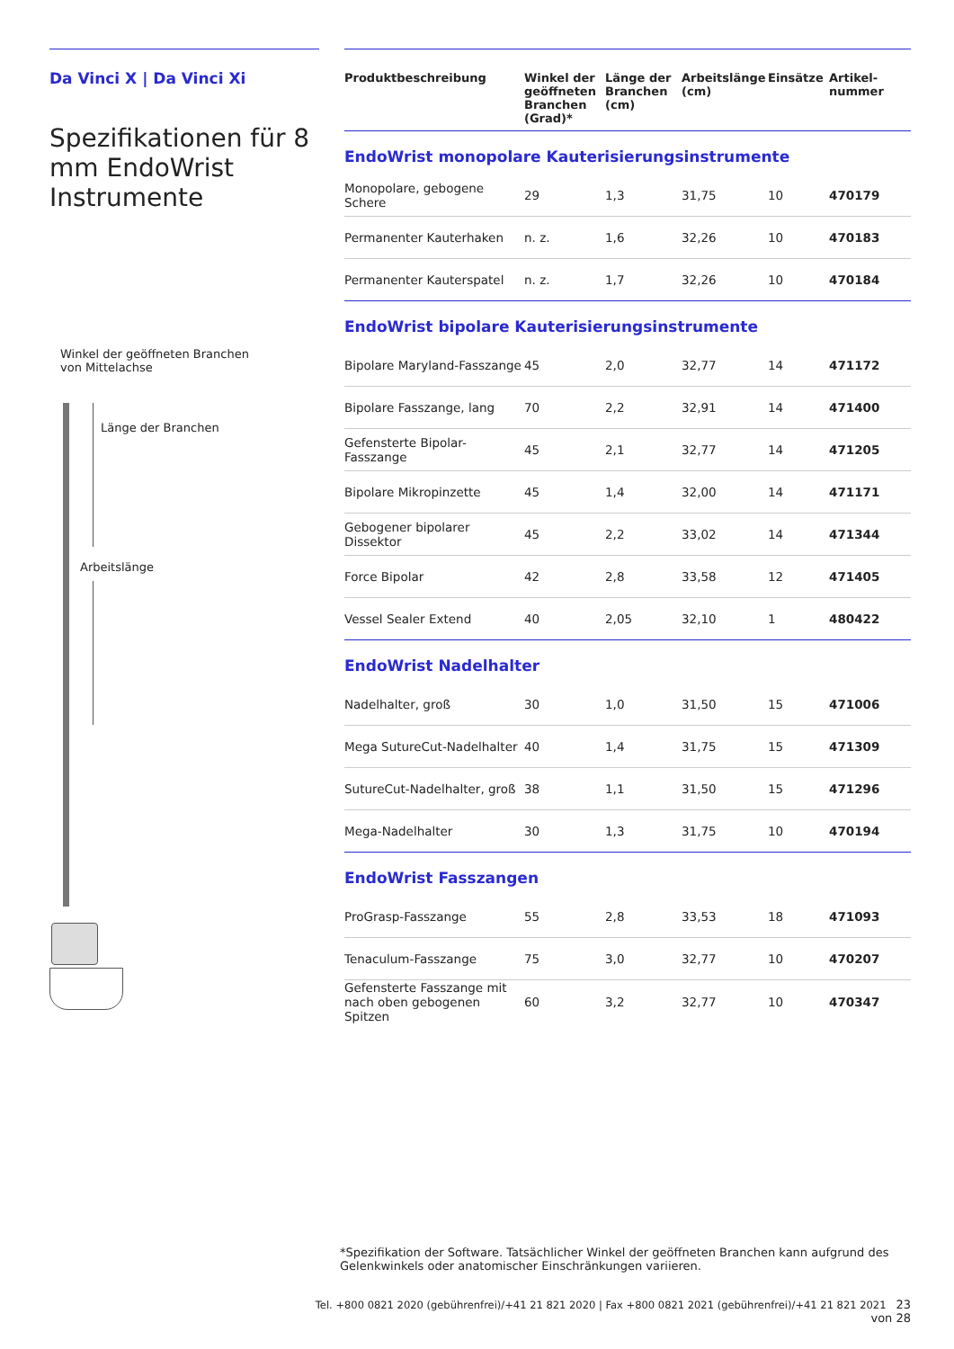Da Vinci X | Da Vinci Xi
Spezifikationen für 8 mm EndoWrist Instrumente
Winkel der geöffneten Branchen
von Mittelachse
Länge der Branchen
Arbeitslänge
| Produktbeschreibung | Winkel der geöffneten Branchen (Grad)* | Länge der Branchen (cm) | Arbeitslänge (cm) | Einsätze | Artikel-nummer |
| --- | --- | --- | --- | --- | --- |
| EndoWrist monopolare Kauterisierungsinstrumente | | | | | |
| Monopolare, gebogene Schere | 29 | 1,3 | 31,75 | 10 | 470179 |
| Permanenter Kauterhaken | n. z. | 1,6 | 32,26 | 10 | 470183 |
| Permanenter Kauterspatel | n. z. | 1,7 | 32,26 | 10 | 470184 |
| EndoWrist bipolare Kauterisierungsinstrumente | | | | | |
| Bipolare Maryland-Fasszange | 45 | 2,0 | 32,77 | 14 | 471172 |
| Bipolare Fasszange, lang | 70 | 2,2 | 32,91 | 14 | 471400 |
| Gefensterte Bipolar-Fasszange | 45 | 2,1 | 32,77 | 14 | 471205 |
| Bipolare Mikropinzette | 45 | 1,4 | 32,00 | 14 | 471171 |
| Gebogener bipolarer Dissektor | 45 | 2,2 | 33,02 | 14 | 471344 |
| Force Bipolar | 42 | 2,8 | 33,58 | 12 | 471405 |
| Vessel Sealer Extend | 40 | 2,05 | 32,10 | 1 | 480422 |
| EndoWrist Nadelhalter | | | | | |
| Nadelhalter, groß | 30 | 1,0 | 31,50 | 15 | 471006 |
| Mega SutureCut-Nadelhalter | 40 | 1,4 | 31,75 | 15 | 471309 |
| SutureCut-Nadelhalter, groß | 38 | 1,1 | 31,50 | 15 | 471296 |
| Mega-Nadelhalter | 30 | 1,3 | 31,75 | 10 | 470194 |
| EndoWrist Fasszangen | | | | | |
| ProGrasp-Fasszange | 55 | 2,8 | 33,53 | 18 | 471093 |
| Tenaculum-Fasszange | 75 | 3,0 | 32,77 | 10 | 470207 |
| Gefensterte Fasszange mit nach oben gebogenen Spitzen | 60 | 3,2 | 32,77 | 10 | 470347 |
*Spezifikation der Software. Tatsächlicher Winkel der geöffneten Branchen kann aufgrund des Gelenkwinkels oder anatomischer Einschränkungen variieren.
Tel. +800 0821 2020 (gebührenfrei)/+41 21 821 2020 | Fax +800 0821 2021 (gebührenfrei)/+41 21 821 2021 23 von 28